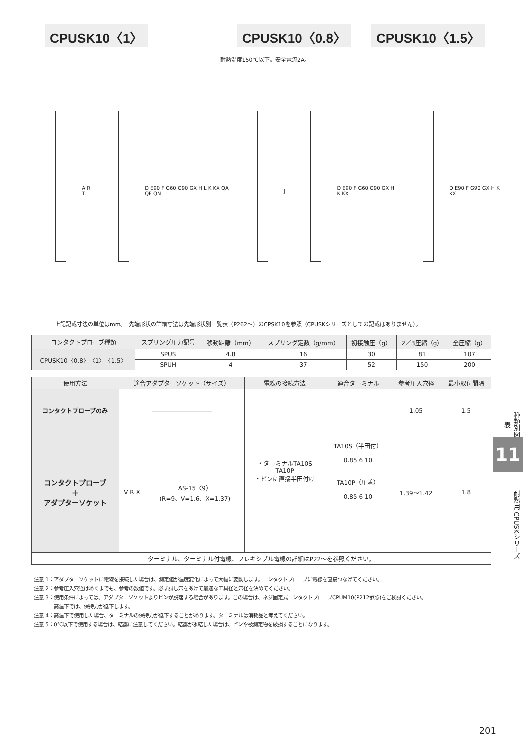CPUSK10〈1〉 CPUSK10〈0.8〉 CPUSK10〈1.5〉
耐熱温度150℃以下。安全電流2A。
A R T
D E90 F G60 G90 GX H L K KX QA QF QN
J D E90 F G60 G90 GX H K KX D E90 F G90 GX H K KX
φ1 φ0.6 4.9 0.5 14 8.3 28 9 5 φ1.05 φ1.25 5.4 1.5 3.9 φ0.8 φ1.5
上記記載寸法の単位はmm。　先端形状の詳細寸法は先端形状別一覧表（P262～）のCPSK10を参照（CPUSKシリーズとしての記載はありません）。
| コンタクトプローブ種類 | スプリング圧力記号 | 移動距離（mm） | スプリング定数（g/mm） | 初接触圧（g） | 2／3圧縮（g） | 全圧縮（g） |
| --- | --- | --- | --- | --- | --- | --- |
| CPUSK10〈0.8〉〈1〉〈1.5〉 | SPUS | 4.8 | 16 | 30 | 81 | 107 |
| | SPUH | 4 | 37 | 52 | 150 | 200 |
| 使用方法 | 適合アダプターソケット（サイズ） | | 電線の接続方法 | 適合ターミナル | 参考圧入穴径 | 最小取付間隔 |
| --- | --- | --- | --- | --- | --- | --- |
| コンタクトプローブのみ | ―――――――――― | | ・ターミナルTA10S TA10P ・ピンに直接半田付け | TA10S（半田付） 0.85 6 10 TA10P（圧着） 0.85 6 10 | 1.05 | 1.5 |
| コンタクトプローブ ＋ アダプターソケット | V R X | AS-15〈9〉 (R=9、V=1.6、X=1.37) | | | 1.39～1.42 | 1.8 |
| ターミナル、ターミナル付電線、フレキシブル電線の詳細はP22～を参照ください。 | | | | | | |
注意 1：アダプターソケットに電線を接続した場合は、測定値が温度変化によって大幅に変動します。コンタクトプローブに電線を直接つなげてください。
注意 2：参考圧入穴径はあくまでも、参考の数値です。必ず試し穴をあけて最適な工具径と穴径を決めてください。
注意 3：使用条件によっては、アダプターソケットよりピンが脱落する場合があります。この場合は、ネジ固定式コンタクトプローブCPUM10(P212参照)をご検討ください。
　　　　高温下では、保持力が低下します。
注意 4：高温下で使用した場合、ターミナルの保持力が低下することがあります。ターミナルは消耗品と考えてください。
注意 5：0℃以下で使用する場合は、結露に注意してください。結露が氷結した場合は、ピンや被測定物を破損することになります。
種類別図表
11
耐熱用 CPUSKシリーズ
201